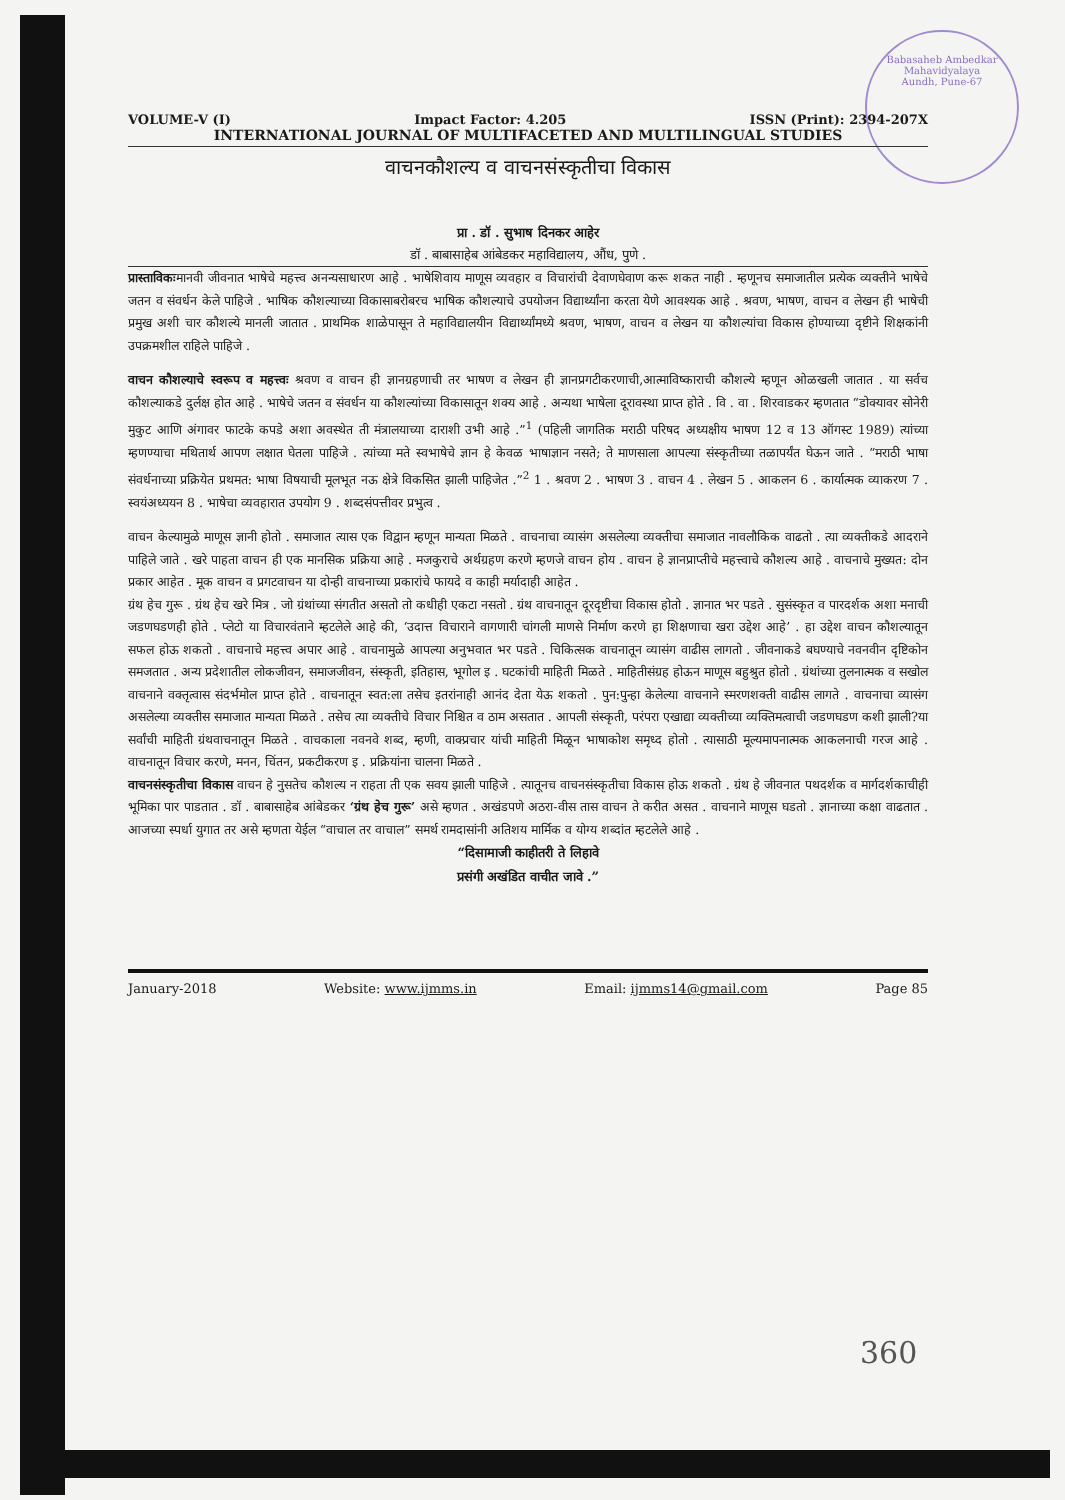Babasaheb Ambedkar Mahavidyalaya
Aundh, Pune-67
VOLUME-V (I) Impact Factor: 4.205 ISSN (Print): 2394-207X
INTERNATIONAL JOURNAL OF MULTIFACETED AND MULTILINGUAL STUDIES
वाचनकौशल्य व वाचनसंस्कृतीचा विकास
प्रा . डॉ . सुभाष दिनकर आहेर
डॉ . बाबासाहेब आंबेडकर महाविद्यालय, औंध, पुणे .
प्रास्ताविकःमानवी जीवनात भाषेचे महत्त्व अनन्यसाधारण आहे . भाषेशिवाय माणूस व्यवहार व विचारांची देवाणघेवाण करू शकत नाही . म्हणूनच समाजातील प्रत्येक व्यक्तीने भाषेचे जतन व संवर्धन केले पाहिजे . भाषिक कौशल्याच्या विकासाबरोबरच भाषिक कौशल्याचे उपयोजन विद्यार्थ्यांना करता येणे आवश्यक आहे . श्रवण, भाषण, वाचन व लेखन ही भाषेची प्रमुख अशी चार कौशल्ये मानली जातात . प्राथमिक शाळेपासून ते महाविद्यालयीन विद्यार्थ्यांमध्ये श्रवण, भाषण, वाचन व लेखन या कौशल्यांचा विकास होण्याच्या दृष्टीने शिक्षकांनी उपक्रमशील राहिले पाहिजे .
वाचन कौशल्याचे स्वरूप व महत्त्वः श्रवण व वाचन ही ज्ञानग्रहणाची तर भाषण व लेखन ही ज्ञानप्रगटीकरणाची,आत्माविष्काराची कौशल्ये म्हणून ओळखली जातात . या सर्वच कौशल्याकडे दुर्लक्ष होत आहे . भाषेचे जतन व संवर्धन या कौशल्यांच्या विकासातून शक्य आहे . अन्यथा भाषेला दूरावस्था प्राप्त होते . वि . वा . शिरवाडकर म्हणतात “डोक्यावर सोनेरी मुकुट आणि अंगावर फाटके कपडे अशा अवस्थेत ती मंत्रालयाच्या दाराशी उभी आहे .”<sup>1</sup> (पहिली जागतिक मराठी परिषद अध्यक्षीय भाषण 12 व 13 ऑगस्ट 1989) त्यांच्या म्हणण्याचा मथितार्थ आपण लक्षात घेतला पाहिजे . त्यांच्या मते स्वभाषेचे ज्ञान हे केवळ भाषाज्ञान नसते; ते माणसाला आपल्या संस्कृतीच्या तळापर्यंत घेऊन जाते . “मराठी भाषा संवर्धनाच्या प्रक्रियेत प्रथमत: भाषा विषयाची मूलभूत नऊ क्षेत्रे विकसित झाली पाहिजेत .”<sup>2</sup> 1 . श्रवण 2 . भाषण 3 . वाचन 4 . लेखन 5 . आकलन 6 . कार्यात्मक व्याकरण 7 . स्वयंअध्ययन 8 . भाषेचा व्यवहारात उपयोग 9 . शब्दसंपत्तीवर प्रभुत्व .
वाचन केल्यामुळे माणूस ज्ञानी होतो . समाजात त्यास एक विद्वान म्हणून मान्यता मिळते . वाचनाचा व्यासंग असलेल्या व्यक्तीचा समाजात नावलौकिक वाढतो . त्या व्यक्तीकडे आदराने पाहिले जाते . खरे पाहता वाचन ही एक मानसिक प्रक्रिया आहे . मजकुराचे अर्थग्रहण करणे म्हणजे वाचन होय . वाचन हे ज्ञानप्राप्तीचे महत्त्वाचे कौशल्य आहे . वाचनाचे मुख्यत: दोन प्रकार आहेत . मूक वाचन व प्रगटवाचन या दोन्ही वाचनाच्या प्रकारांचे फायदे व काही मर्यादाही आहेत .
ग्रंथ हेच गुरू . ग्रंथ हेच खरे मित्र . जो ग्रंथांच्या संगतीत असतो तो कधीही एकटा नसतो . ग्रंथ वाचनातून दूरदृष्टीचा विकास होतो . ज्ञानात भर पडते . सुसंस्कृत व पारदर्शक अशा मनाची जडणघडणही होते . प्लेटो या विचारवंताने म्हटलेले आहे की, ‘उदात्त विचाराने वागणारी चांगली माणसे निर्माण करणे हा शिक्षणाचा खरा उद्देश आहे’ . हा उद्देश वाचन कौशल्यातून सफल होऊ शकतो . वाचनाचे महत्त्व अपार आहे . वाचनामुळे आपल्या अनुभवात भर पडते . चिकित्सक वाचनातून व्यासंग वाढीस लागतो . जीवनाकडे बघण्याचे नवनवीन दृष्टिकोन समजतात . अन्य प्रदेशातील लोकजीवन, समाजजीवन, संस्कृती, इतिहास, भूगोल इ . घटकांची माहिती मिळते . माहितीसंग्रह होऊन माणूस बहुश्रुत होतो . ग्रंथांच्या तुलनात्मक व सखोल वाचनाने वक्तृत्वास संदर्भमोल प्राप्त होते . वाचनातून स्वत:ला तसेच इतरांनाही आनंद देता येऊ शकतो . पुन:पुन्हा केलेल्या वाचनाने स्मरणशक्ती वाढीस लागते . वाचनाचा व्यासंग असलेल्या व्यक्तीस समाजात मान्यता मिळते . तसेच त्या व्यक्तीचे विचार निश्चित व ठाम असतात . आपली संस्कृती, परंपरा एखाद्या व्यक्तीच्या व्यक्तिमत्वाची जडणघडण कशी झाली?या सर्वांची माहिती ग्रंथवाचनातून मिळते . वाचकाला नवनवे शब्द, म्हणी, वाक्प्रचार यांची माहिती मिळून भाषाकोश समृध्द होतो . त्यासाठी मूल्यमापनात्मक आकलनाची गरज आहे . वाचनातून विचार करणे, मनन, चिंतन, प्रकटीकरण इ . प्रक्रियांना चालना मिळते .
वाचनसंस्कृतीचा विकास वाचन हे नुसतेच कौशल्य न राहता ती एक सवय झाली पाहिजे . त्यातूनच वाचनसंस्कृतीचा विकास होऊ शकतो . ग्रंथ हे जीवनात पथदर्शक व मार्गदर्शकाचीही भूमिका पार पाडतात . डॉ . बाबासाहेब आंबेडकर ‘ग्रंथ हेच गुरू’ असे म्हणत . अखंडपणे अठरा-वीस तास वाचन ते करीत असत . वाचनाने माणूस घडतो . ज्ञानाच्या कक्षा वाढतात . आजच्या स्पर्धा युगात तर असे म्हणता येईल “वाचाल तर वाचाल” समर्थ रामदासांनी अतिशय मार्मिक व योग्य शब्दांत म्हटलेले आहे .
“दिसामाजी काहीतरी ते लिहावे
प्रसंगी अखंडित वाचीत जावे .”
January-2018 Website: www.ijmms.in Email: ijmms14@gmail.com Page 85
360